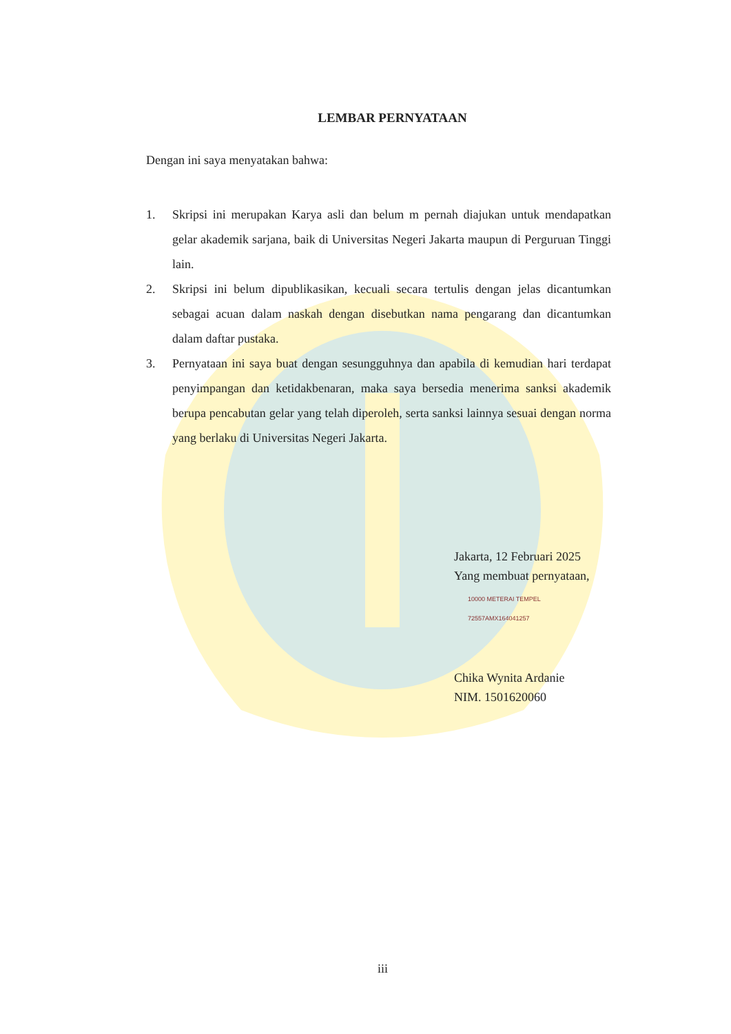LEMBAR PERNYATAAN
Dengan ini saya menyatakan bahwa:
1. Skripsi ini merupakan Karya asli dan belum m pernah diajukan untuk mendapatkan gelar akademik sarjana, baik di Universitas Negeri Jakarta maupun di Perguruan Tinggi lain.
2. Skripsi ini belum dipublikasikan, kecuali secara tertulis dengan jelas dicantumkan sebagai acuan dalam naskah dengan disebutkan nama pengarang dan dicantumkan dalam daftar pustaka.
3. Pernyataan ini saya buat dengan sesungguhnya dan apabila di kemudian hari terdapat penyimpangan dan ketidakbenaran, maka saya bersedia menerima sanksi akademik berupa pencabutan gelar yang telah diperoleh, serta sanksi lainnya sesuai dengan norma yang berlaku di Universitas Negeri Jakarta.
Jakarta, 12 Februari 2025
Yang membuat pernyataan,
10000 METERAI TEMPEL
72557AMX164041257
Chika Wynita Ardanie
NIM. 1501620060
iii